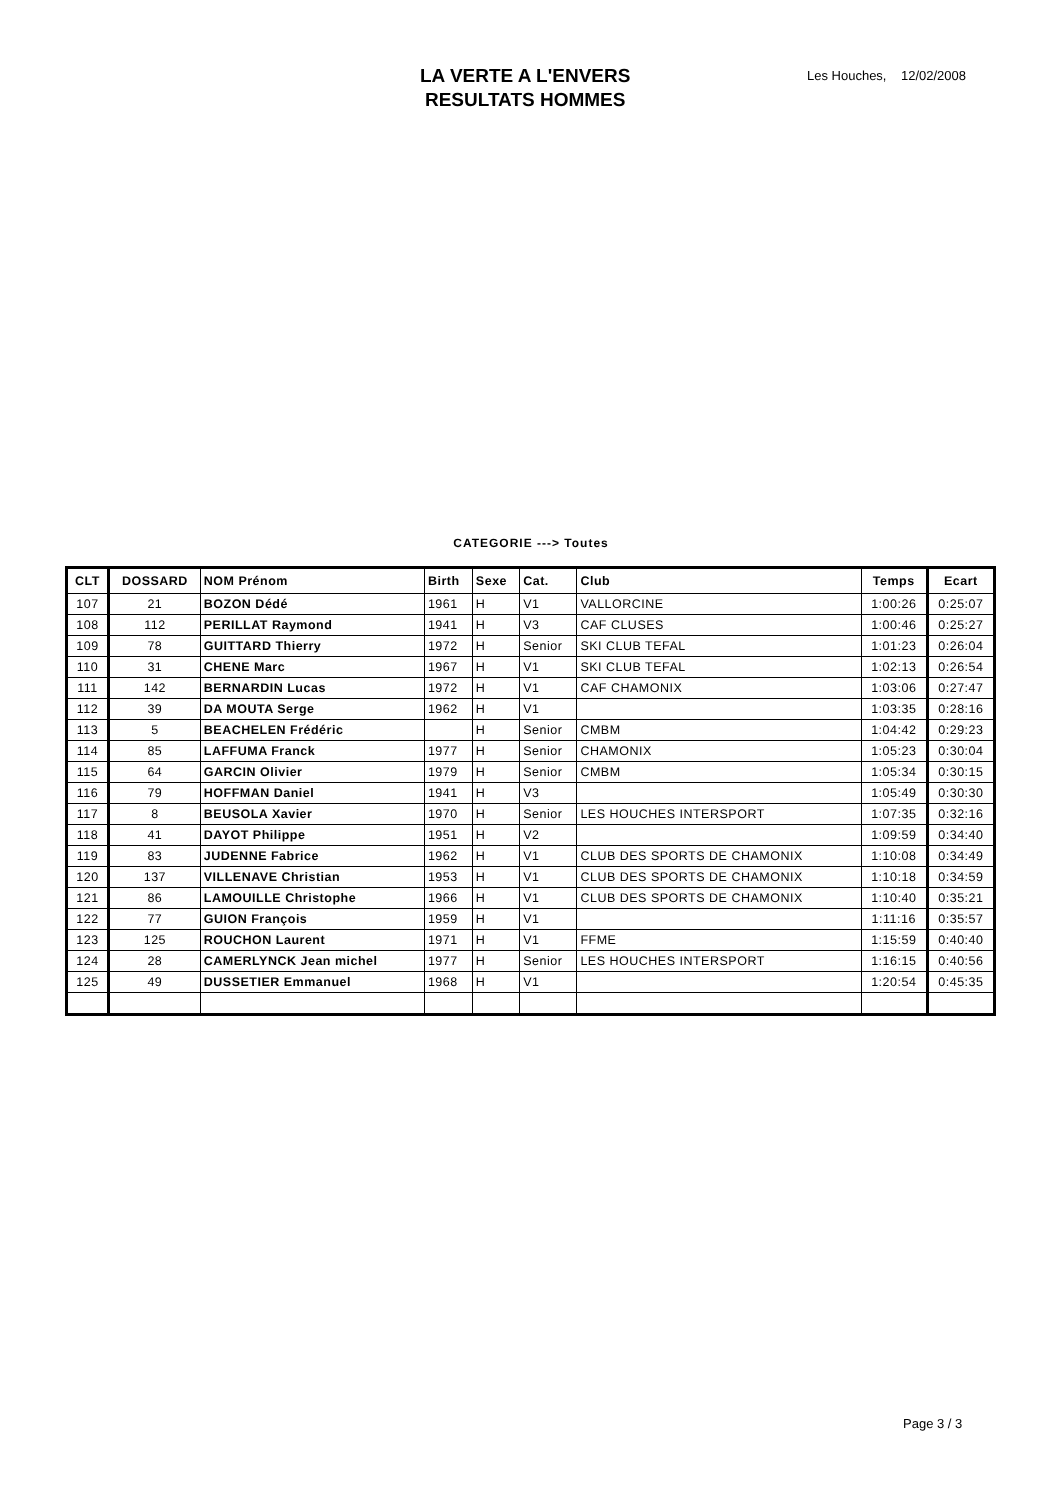LA VERTE A L'ENVERS
RESULTATS HOMMES
Les Houches, 12/02/2008
CATEGORIE ---> Toutes
| CLT | DOSSARD | NOM Prénom | Birth | Sexe | Cat. | Club | Temps | Ecart |
| --- | --- | --- | --- | --- | --- | --- | --- | --- |
| 107 | 21 | BOZON Dédé | 1961 | H | V1 | VALLORCINE | 1:00:26 | 0:25:07 |
| 108 | 112 | PERILLAT Raymond | 1941 | H | V3 | CAF CLUSES | 1:00:46 | 0:25:27 |
| 109 | 78 | GUITTARD Thierry | 1972 | H | Senior | SKI CLUB TEFAL | 1:01:23 | 0:26:04 |
| 110 | 31 | CHENE Marc | 1967 | H | V1 | SKI CLUB TEFAL | 1:02:13 | 0:26:54 |
| 111 | 142 | BERNARDIN Lucas | 1972 | H | V1 | CAF CHAMONIX | 1:03:06 | 0:27:47 |
| 112 | 39 | DA MOUTA Serge | 1962 | H | V1 | | 1:03:35 | 0:28:16 |
| 113 | 5 | BEACHELEN Frédéric | | H | Senior | CMBM | 1:04:42 | 0:29:23 |
| 114 | 85 | LAFFUMA Franck | 1977 | H | Senior | CHAMONIX | 1:05:23 | 0:30:04 |
| 115 | 64 | GARCIN Olivier | 1979 | H | Senior | CMBM | 1:05:34 | 0:30:15 |
| 116 | 79 | HOFFMAN Daniel | 1941 | H | V3 | | 1:05:49 | 0:30:30 |
| 117 | 8 | BEUSOLA Xavier | 1970 | H | Senior | LES HOUCHES INTERSPORT | 1:07:35 | 0:32:16 |
| 118 | 41 | DAYOT Philippe | 1951 | H | V2 | | 1:09:59 | 0:34:40 |
| 119 | 83 | JUDENNE Fabrice | 1962 | H | V1 | CLUB DES SPORTS DE CHAMONIX | 1:10:08 | 0:34:49 |
| 120 | 137 | VILLENAVE Christian | 1953 | H | V1 | CLUB DES SPORTS DE CHAMONIX | 1:10:18 | 0:34:59 |
| 121 | 86 | LAMOUILLE Christophe | 1966 | H | V1 | CLUB DES SPORTS DE CHAMONIX | 1:10:40 | 0:35:21 |
| 122 | 77 | GUION François | 1959 | H | V1 | | 1:11:16 | 0:35:57 |
| 123 | 125 | ROUCHON Laurent | 1971 | H | V1 | FFME | 1:15:59 | 0:40:40 |
| 124 | 28 | CAMERLYNCK Jean michel | 1977 | H | Senior | LES HOUCHES INTERSPORT | 1:16:15 | 0:40:56 |
| 125 | 49 | DUSSETIER Emmanuel | 1968 | H | V1 | | 1:20:54 | 0:45:35 |
Page 3 / 3